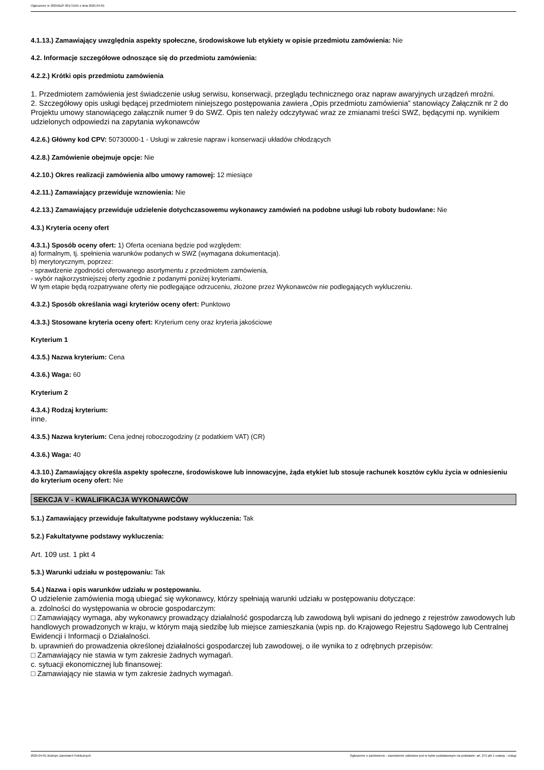Ogłoszenie nr 2025/BZP 00171555 z dnia 2025-04-01
4.1.13.) Zamawiający uwzględnia aspekty społeczne, środowiskowe lub etykiety w opisie przedmiotu zamówienia: Nie
4.2. Informacje szczegółowe odnoszące się do przedmiotu zamówienia:
4.2.2.) Krótki opis przedmiotu zamówienia
1. Przedmiotem zamówienia jest świadczenie usług serwisu, konserwacji, przeglądu technicznego oraz napraw awaryjnych urządzeń mroźni.
2. Szczegółowy opis usługi będącej przedmiotem niniejszego postępowania zawiera „Opis przedmiotu zamówienia” stanowiący Załącznik nr 2 do Projektu umowy stanowiącego załącznik numer 9 do SWZ. Opis ten należy odczytywać wraz ze zmianami treści SWZ, będącymi np. wynikiem udzielonych odpowiedzi na zapytania wykonawców
4.2.6.) Główny kod CPV: 50730000-1 - Usługi w zakresie napraw i konserwacji układów chłodzących
4.2.8.) Zamówienie obejmuje opcje: Nie
4.2.10.) Okres realizacji zamówienia albo umowy ramowej: 12 miesiące
4.2.11.) Zamawiający przewiduje wznowienia: Nie
4.2.13.) Zamawiający przewiduje udzielenie dotychczasowemu wykonawcy zamówień na podobne usługi lub roboty budowlane: Nie
4.3.) Kryteria oceny ofert
4.3.1.) Sposób oceny ofert: 1) Oferta oceniana będzie pod względem:
a) formalnym, tj. spełnienia warunków podanych w SWZ (wymagana dokumentacja).
b) merytorycznym, poprzez:
- sprawdzenie zgodności oferowanego asortymentu z przedmiotem zamówienia,
- wybór najkorzystniejszej oferty zgodnie z podanymi poniżej kryteriami.
W tym etapie będą rozpatrywane oferty nie podlegające odrzuceniu, złożone przez Wykonawców nie podlegających wykluczeniu.
4.3.2.) Sposób określania wagi kryteriów oceny ofert: Punktowo
4.3.3.) Stosowane kryteria oceny ofert: Kryterium ceny oraz kryteria jakościowe
Kryterium 1
4.3.5.) Nazwa kryterium: Cena
4.3.6.) Waga: 60
Kryterium 2
4.3.4.) Rodzaj kryterium:
inne.
4.3.5.) Nazwa kryterium: Cena jednej roboczogodziny (z podatkiem VAT) (CR)
4.3.6.) Waga: 40
4.3.10.) Zamawiający określa aspekty społeczne, środowiskowe lub innowacyjne, żąda etykiet lub stosuje rachunek kosztów cyklu życia w odniesieniu do kryterium oceny ofert: Nie
SEKCJA V - KWALIFIKACJA WYKONAWCÓW
5.1.) Zamawiający przewiduje fakultatywne podstawy wykluczenia: Tak
5.2.) Fakultatywne podstawy wykluczenia:
Art. 109 ust. 1 pkt 4
5.3.) Warunki udziału w postępowaniu: Tak
5.4.) Nazwa i opis warunków udziału w postępowaniu.
O udzielenie zamówienia mogą ubiegać się wykonawcy, którzy spełniają warunki udziału w postępowaniu dotyczące:
a. zdolności do występowania w obrocie gospodarczym:
□ Zamawiający wymaga, aby wykonawcy prowadzący działalność gospodarczą lub zawodową byli wpisani do jednego z rejestrów zawodowych lub handlowych prowadzonych w kraju, w którym mają siedzibę lub miejsce zamieszkania (wpis np. do Krajowego Rejestru Sądowego lub Centralnej Ewidencji i Informacji o Działalności.
b. uprawnień do prowadzenia określonej działalności gospodarczej lub zawodowej, o ile wynika to z odrębnych przepisów:
□ Zamawiający nie stawia w tym zakresie żadnych wymagań.
c. sytuacji ekonomicznej lub finansowej:
□ Zamawiający nie stawia w tym zakresie żadnych wymagań.
2025-04-01 Biuletyn Zamówień Publicznych Ogłoszenie o zamówieniu - Zamówienie udzielane jest w trybie podstawowym na podstawie: art. 275 pkt 1 ustawy - Usługi